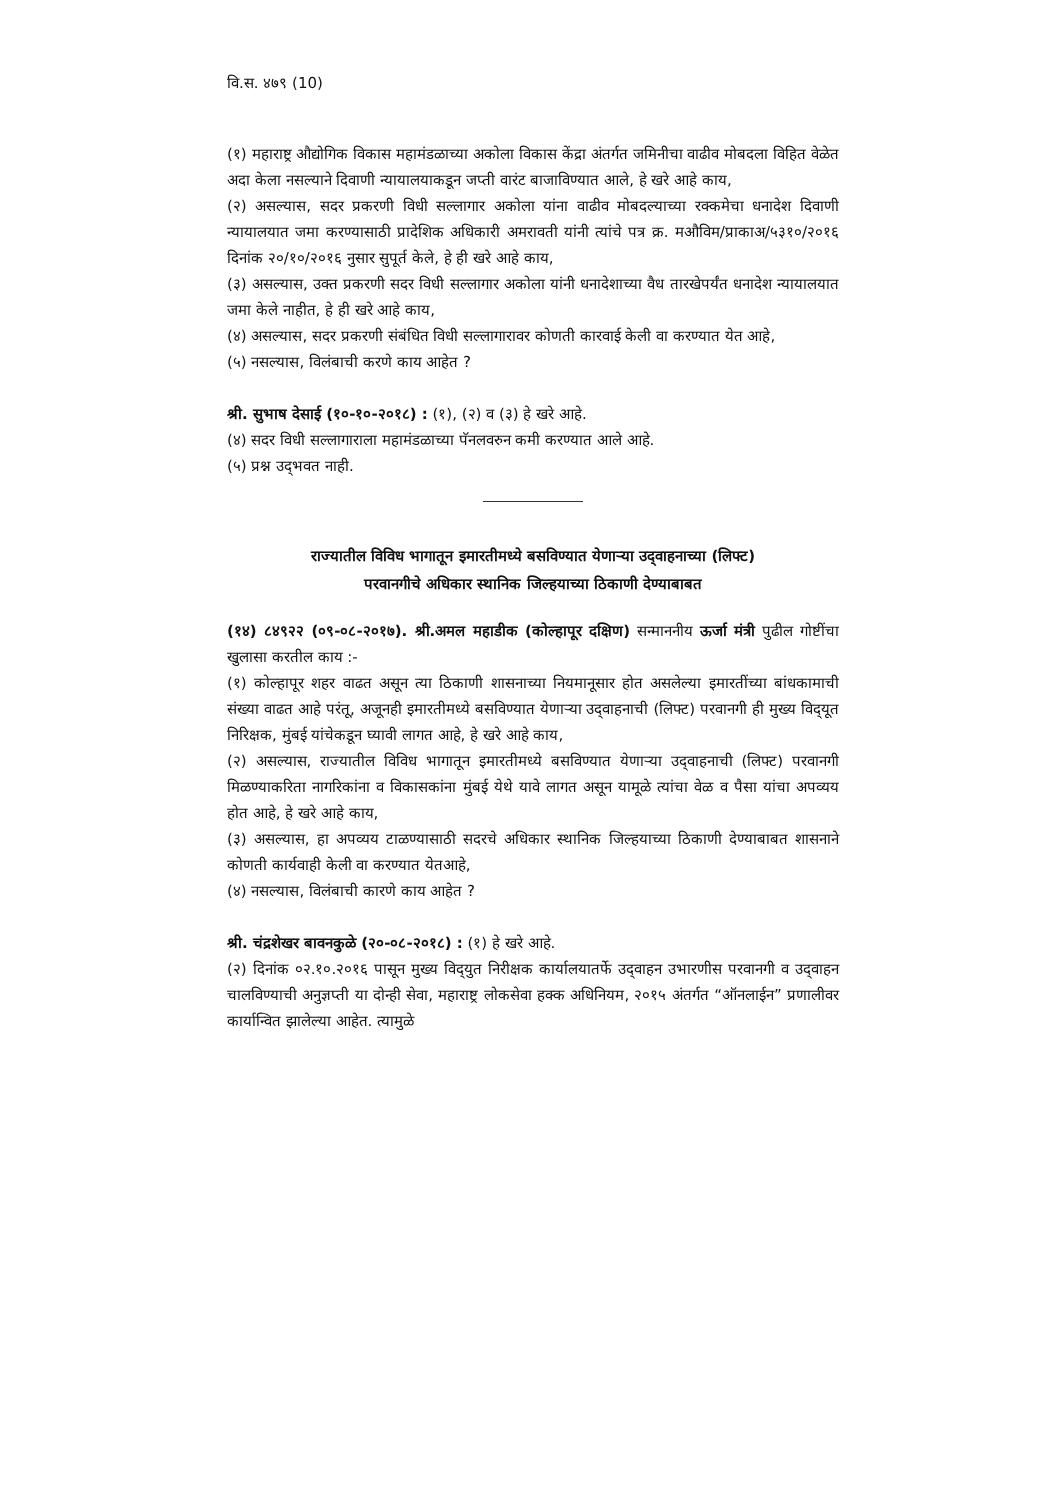वि.स. ४७९ (10)
(१) महाराष्ट्र औद्योगिक विकास महामंडळाच्या अकोला विकास केंद्रा अंतर्गत जमिनीचा वाढीव मोबदला विहित वेळेत अदा केला नसल्याने दिवाणी न्यायालयाकडून जप्ती वारंट बाजाविण्यात आले, हे खरे आहे काय,
(२) असल्यास, सदर प्रकरणी विधी सल्लागार अकोला यांना वाढीव मोबदल्याच्या रक्कमेचा धनादेश दिवाणी न्यायालयात जमा करण्यासाठी प्रादेशिक अधिकारी अमरावती यांनी त्यांचे पत्र क्र. मऔविम/प्राकाअ/५३१०/२०१६ दिनांक २०/१०/२०१६ नुसार सुपूर्त केले, हे ही खरे आहे काय,
(३) असल्यास, उक्त प्रकरणी सदर विधी सल्लागार अकोला यांनी धनादेशाच्या वैध तारखेपर्यंत धनादेश न्यायालयात जमा केले नाहीत, हे ही खरे आहे काय,
(४) असल्यास, सदर प्रकरणी संबंधित विधी सल्लागारावर कोणती कारवाई केली वा करण्यात येत आहे,
(५) नसल्यास, विलंबाची करणे काय आहेत ?
श्री. सुभाष देसाई (१०-१०-२०१८) : (१), (२) व (३) हे खरे आहे.
(४) सदर विधी सल्लागाराला महामंडळाच्या पॅनलवरुन कमी करण्यात आले आहे.
(५) प्रश्न उद्‌भवत नाही.
राज्यातील विविध भागातून इमारतीमध्ये बसविण्यात येणाऱ्या उद्‌वाहनाच्या (लिफ्ट)
परवानगीचे अधिकार स्थानिक जिल्हयाच्या ठिकाणी देण्याबाबत
(१४) ८४९२२ (०९-०८-२०१७). श्री.अमल महाडीक (कोल्हापूर दक्षिण) सन्माननीय ऊर्जा मंत्री पुढील गोष्टींचा खुलासा करतील काय :-
(१) कोल्हापूर शहर वाढत असून त्या ठिकाणी शासनाच्या नियमानूसार होत असलेल्या इमारतींच्या बांधकामाची संख्या वाढत आहे परंतू, अजूनही इमारतीमध्ये बसविण्यात येणाऱ्या उद्‌वाहनाची (लिफ्ट) परवानगी ही मुख्य विद्‌यूत निरिक्षक, मुंबई यांचेकडून घ्यावी लागत आहे, हे खरे आहे काय,
(२) असल्यास, राज्यातील विविध भागातून इमारतीमध्ये बसविण्यात येणाऱ्या उद्‌वाहनाची (लिफ्ट) परवानगी मिळण्याकरिता नागरिकांना व विकासकांना मुंबई येथे यावे लागत असून यामूळे त्यांचा वेळ व पैसा यांचा अपव्यय होत आहे, हे खरे आहे काय,
(३) असल्यास, हा अपव्यय टाळण्यासाठी सदरचे अधिकार स्थानिक जिल्हयाच्या ठिकाणी देण्याबाबत शासनाने कोणती कार्यवाही केली वा करण्यात येतआहे,
(४) नसल्यास, विलंबाची कारणे काय आहेत ?
श्री. चंद्रशेखर बावनकुळे (२०-०८-२०१८) : (१) हे खरे आहे.
(२) दिनांक ०२.१०.२०१६ पासून मुख्य विद्‌युत निरीक्षक कार्यालयातर्फे उद्‌वाहन उभारणीस परवानगी व उद्‌वाहन चालविण्याची अनुज्ञप्ती या दोन्ही सेवा, महाराष्ट्र लोकसेवा हक्क अधिनियम, २०१५ अंतर्गत “ऑनलाईन” प्रणालीवर कार्यान्वित झालेल्या आहेत. त्यामुळे